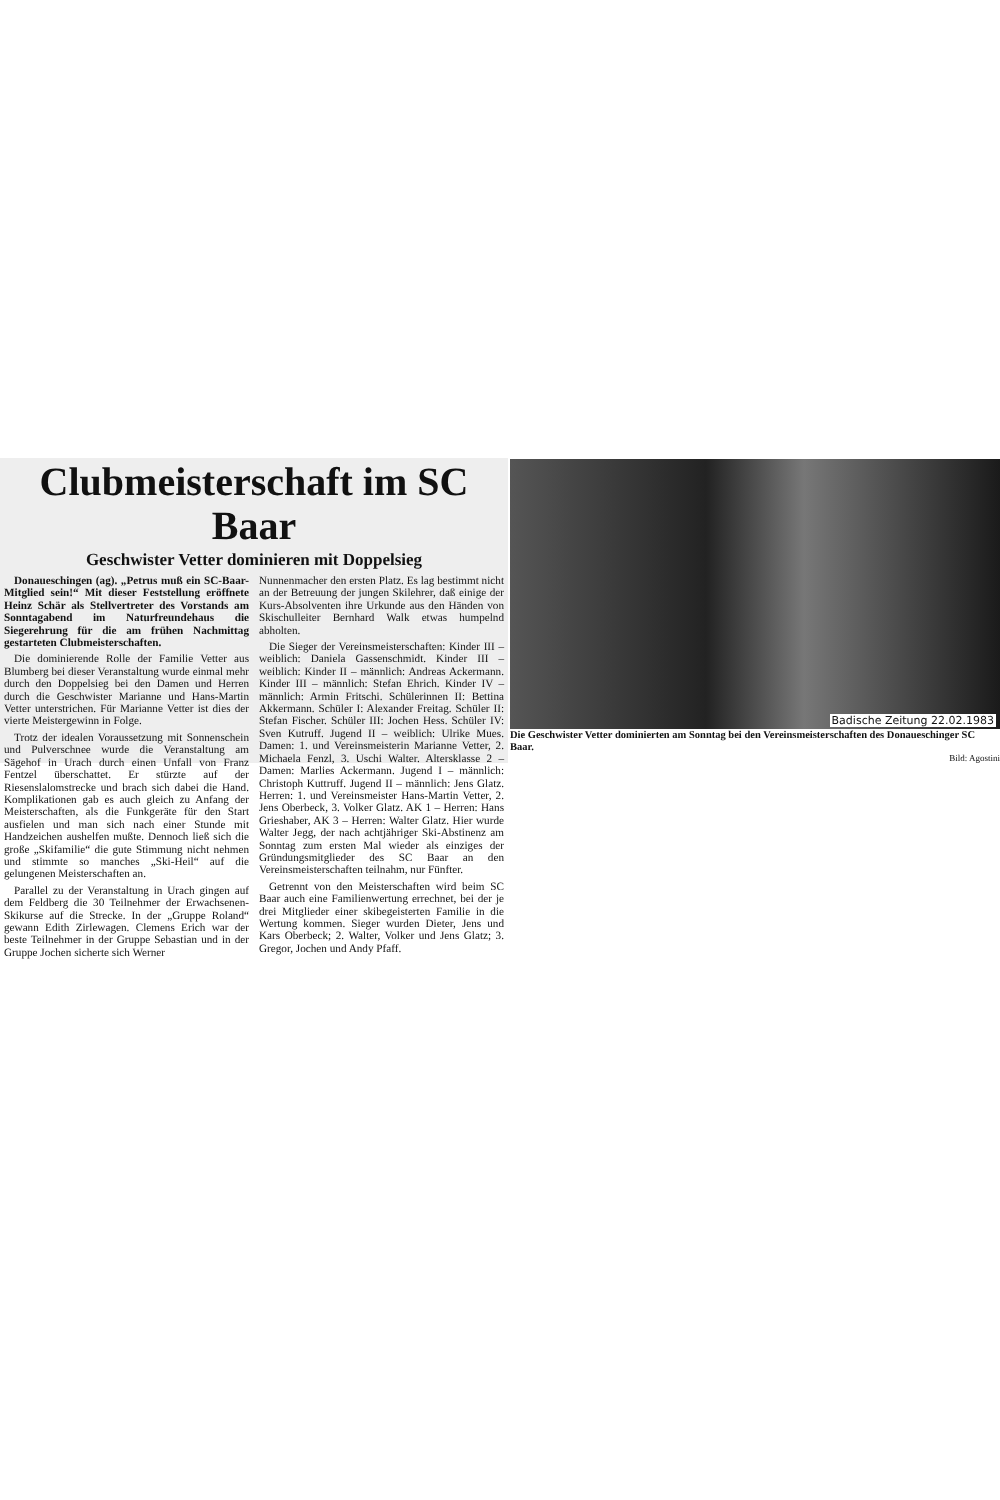Clubmeisterschaft im SC Baar
Geschwister Vetter dominieren mit Doppelsieg
Donaueschingen (ag). „Petrus muß ein SC-Baar-Mitglied sein!“ Mit dieser Feststellung eröffnete Heinz Schär als Stellvertreter des Vorstands am Sonntagabend im Naturfreundehaus die Siegerehrung für die am frühen Nachmittag gestarteten Clubmeisterschaften.
Die dominierende Rolle der Familie Vetter aus Blumberg bei dieser Veranstaltung wurde einmal mehr durch den Doppelsieg bei den Damen und Herren durch die Geschwister Marianne und Hans-Martin Vetter unterstrichen. Für Marianne Vetter ist dies der vierte Meistergewinn in Folge.
Trotz der idealen Voraussetzung mit Sonnenschein und Pulverschnee wurde die Veranstaltung am Sägehof in Urach durch einen Unfall von Franz Fentzel überschattet. Er stürzte auf der Riesenslalomstrecke und brach sich dabei die Hand. Komplikationen gab es auch gleich zu Anfang der Meisterschaften, als die Funkgeräte für den Start ausfielen und man sich nach einer Stunde mit Handzeichen aushelfen mußte. Dennoch ließ sich die große „Skifamilie“ die gute Stimmung nicht nehmen und stimmte so manches „Ski-Heil“ auf die gelungenen Meisterschaften an.
Parallel zu der Veranstaltung in Urach gingen auf dem Feldberg die 30 Teilnehmer der Erwachsenen-Skikurse auf die Strecke. In der „Gruppe Roland“ gewann Edith Zirlewagen. Clemens Erich war der beste Teilnehmer in der Gruppe Sebastian und in der Gruppe Jochen sicherte sich Werner
Nunnenmacher den ersten Platz. Es lag bestimmt nicht an der Betreuung der jungen Skilehrer, daß einige der Kurs-Absolventen ihre Urkunde aus den Händen von Skischulleiter Bernhard Walk etwas humpelnd abholten.
Die Sieger der Vereinsmeisterschaften: Kinder III – weiblich: Daniela Gassenschmidt. Kinder III – weiblich: Kinder II – männlich: Andreas Ackermann. Kinder III – männlich: Stefan Ehrich. Kinder IV – männlich: Armin Fritschi. Schülerinnen II: Bettina Akkermann. Schüler I: Alexander Freitag. Schüler II: Stefan Fischer. Schüler III: Jochen Hess. Schüler IV: Sven Kutruff. Jugend II – weiblich: Ulrike Mues. Damen: 1. und Vereinsmeisterin Marianne Vetter, 2. Michaela Fenzl, 3. Uschi Walter. Altersklasse 2 – Damen: Marlies Ackermann. Jugend I – männlich: Christoph Kuttruff. Jugend II – männlich: Jens Glatz. Herren: 1. und Vereinsmeister Hans-Martin Vetter, 2. Jens Oberbeck, 3. Volker Glatz. AK 1 – Herren: Hans Grieshaber, AK 3 – Herren: Walter Glatz. Hier wurde Walter Jegg, der nach achtjähriger Ski-Abstinenz am Sonntag zum ersten Mal wieder als einziges der Gründungsmitglieder des SC Baar an den Vereinsmeisterschaften teilnahm, nur Fünfter.
Getrennt von den Meisterschaften wird beim SC Baar auch eine Familienwertung errechnet, bei der je drei Mitglieder einer skibegeisterten Familie in die Wertung kommen. Sieger wurden Dieter, Jens und Kars Oberbeck; 2. Walter, Volker und Jens Glatz; 3. Gregor, Jochen und Andy Pfaff.
Badische Zeitung 22.02.1983
Die Geschwister Vetter dominierten am Sonntag bei den Vereinsmeisterschaften des Donaueschinger SC Baar.
Bild: Agostini